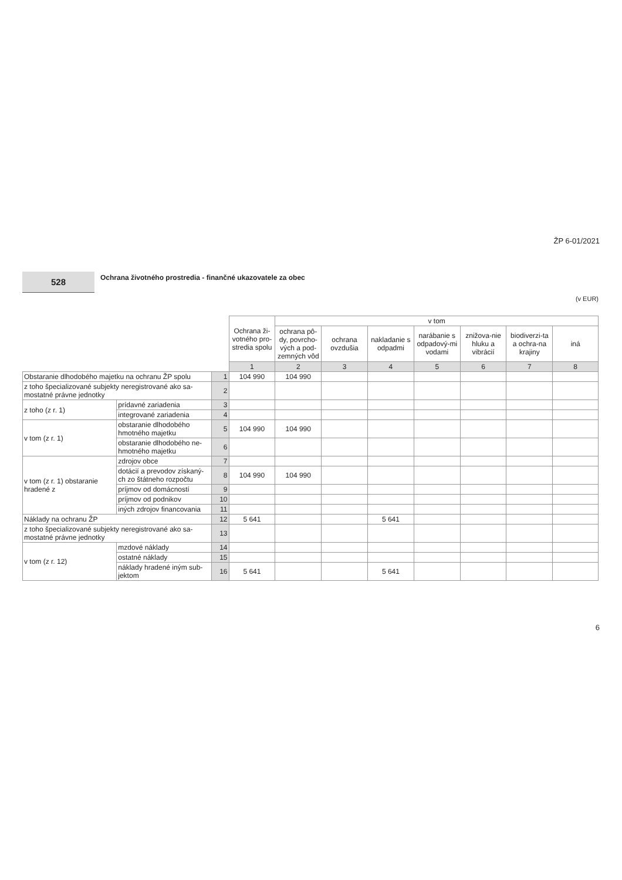ŽP 6-01/2021
528
Ochrana životného prostredia - finančné ukazovatele za obec
(v EUR)
| | | | Ochrana ži-votného pro-stredia spolu | v tom | | | | | | |
| --- | --- | --- | --- | --- | --- | --- | --- | --- | --- | --- |
| | | | | ochrana pô-dy, povrcho-vých a pod-zemných vôd | ochrana ovzdušia | nakladanie s odpadmi | narábanie s odpadový-mi vodami | znižova-nie hluku a vibrácií | biodiverzi-ta a ochra-na krajiny | iná |
| | | | 1 | 2 | 3 | 4 | 5 | 6 | 7 | 8 |
| Obstaranie dlhodobého majetku na ochranu ŽP spolu | | 1 | 104 990 | 104 990 | | | | | | |
| z toho špecializované subjekty neregistrované ako sa-mostatné právne jednotky | | 2 | | | | | | | | |
| z toho (z r. 1) | prídavné zariadenia | 3 | | | | | | | | |
| | integrované zariadenia | 4 | | | | | | | | |
| v tom (z r. 1) | obstaranie dlhodobého hmotného majetku | 5 | 104 990 | 104 990 | | | | | | |
| | obstaranie dlhodobého ne-hmotného majetku | 6 | | | | | | | | |
| v tom (z r. 1) obstaranie hradené z | zdrojov obce | 7 | | | | | | | | |
| | dotácií a prevodov získaný-ch zo štátneho rozpočtu | 8 | 104 990 | 104 990 | | | | | | |
| | príjmov od domácností | 9 | | | | | | | | |
| | príjmov od podnikov | 10 | | | | | | | | |
| | iných zdrojov financovania | 11 | | | | | | | | |
| Náklady na ochranu ŽP | | 12 | 5 641 | | | 5 641 | | | | |
| z toho špecializované subjekty neregistrované ako sa-mostatné právne jednotky | | 13 | | | | | | | | |
| v tom (z r. 12) | mzdové náklady | 14 | | | | | | | | |
| | ostatné náklady | 15 | | | | | | | | |
| | náklady hradené iným sub-jektom | 16 | 5 641 | | | 5 641 | | | | |
6